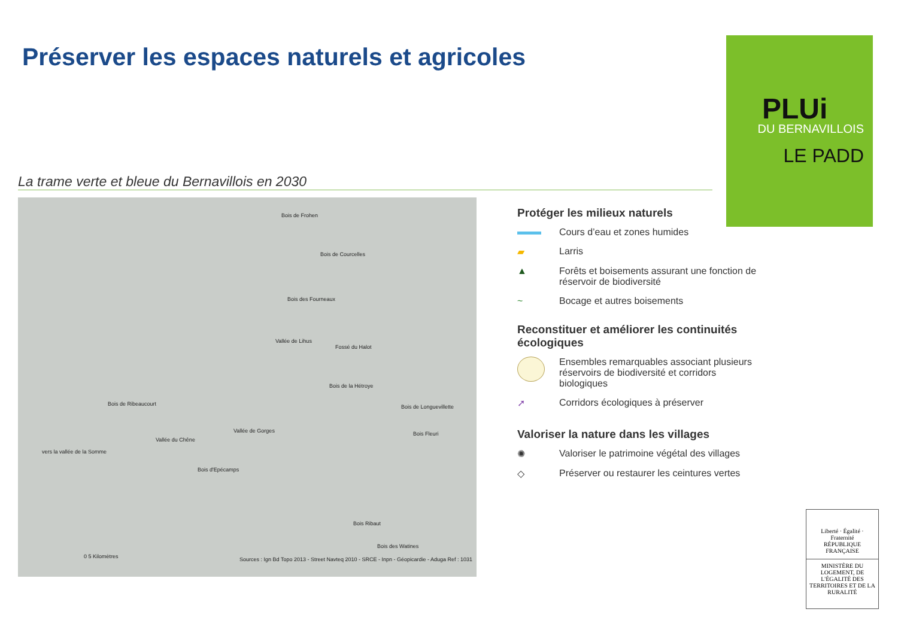Préserver les espaces naturels et agricoles
La trame verte et bleue du Bernavillois en 2030
Bois de Frohen
Bois de Courcelles
Bois des Fourneaux
Vallée de Lihus
Fossé du Halot
Bois de la Hétroye
Bois de Longuevillette
Bois Fleuri
Bois de Ribeaucourt
Vallée du Chêne
Vallée de Gorges
Bois d'Epécamps
Bois Ribaut
Bois des Watines
vers la vallée de la Somme
Sources : Ign Bd Topo 2013 - Street Navteq 2010 - SRCE - Inpn - Géopicardie - Aduga Ref : 1031 0 5 Kilomètres
PLUi
DU BERNAVILLOIS
LE PADD
Protéger les milieux naturels
Cours d’eau et zones humides
▰
Larris
▲
Forêts et boisements assurant une fonction de réservoir de biodiversité
~
Bocage et autres boisements
Reconstituer et améliorer les continuités écologiques
Ensembles remarquables associant plusieurs réservoirs de biodiversité et corridors biologiques
➚
Corridors écologiques à préserver
Valoriser la nature dans les villages
✺
Valoriser le patrimoine végétal des villages
◇
Préserver ou restaurer les ceintures vertes
Liberté · Égalité · Fraternité
RÉPUBLIQUE FRANÇAISE
MINISTÈRE DU LOGEMENT, DE L'ÉGALITÉ DES TERRITOIRES ET DE LA RURALITÉ